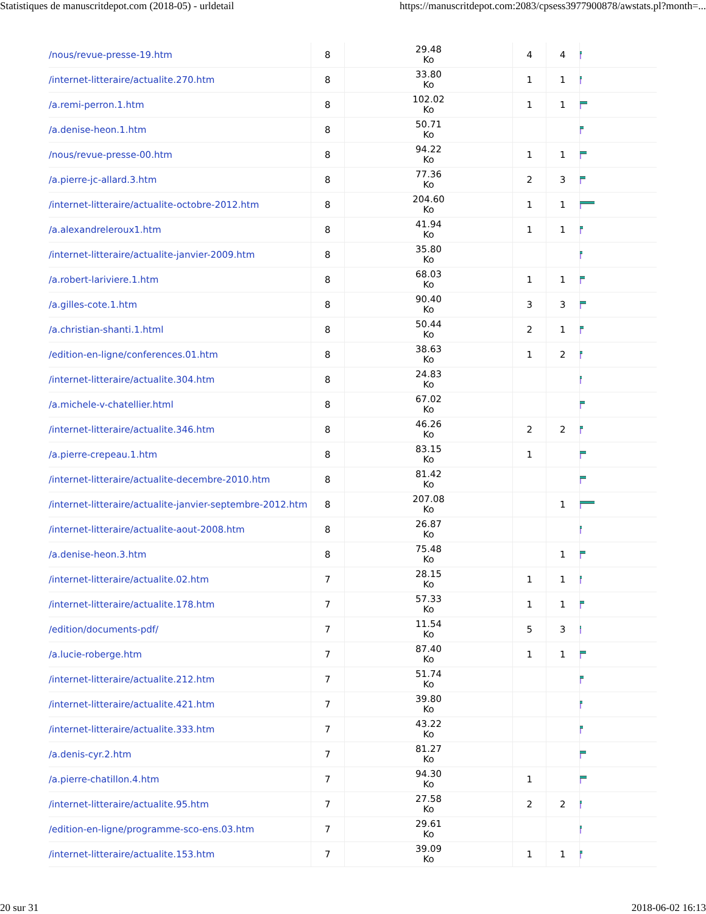Statistiques de manuscritdepot.com (2018-05) - urldetail https://manuscritdepot.com:2083/cpsess3977900878/awstats.pl?month=...
| /nous/revue-presse-19.htm | 8 | 29.48 Ko | 4 | 4 | |
| /internet-litteraire/actualite.270.htm | 8 | 33.80 Ko | 1 | 1 | |
| /a.remi-perron.1.htm | 8 | 102.02 Ko | 1 | 1 | |
| /a.denise-heon.1.htm | 8 | 50.71 Ko | | | |
| /nous/revue-presse-00.htm | 8 | 94.22 Ko | 1 | 1 | |
| /a.pierre-jc-allard.3.htm | 8 | 77.36 Ko | 2 | 3 | |
| /internet-litteraire/actualite-octobre-2012.htm | 8 | 204.60 Ko | 1 | 1 | |
| /a.alexandreleroux1.htm | 8 | 41.94 Ko | 1 | 1 | |
| /internet-litteraire/actualite-janvier-2009.htm | 8 | 35.80 Ko | | | |
| /a.robert-lariviere.1.htm | 8 | 68.03 Ko | 1 | 1 | |
| /a.gilles-cote.1.htm | 8 | 90.40 Ko | 3 | 3 | |
| /a.christian-shanti.1.html | 8 | 50.44 Ko | 2 | 1 | |
| /edition-en-ligne/conferences.01.htm | 8 | 38.63 Ko | 1 | 2 | |
| /internet-litteraire/actualite.304.htm | 8 | 24.83 Ko | | | |
| /a.michele-v-chatellier.html | 8 | 67.02 Ko | | | |
| /internet-litteraire/actualite.346.htm | 8 | 46.26 Ko | 2 | 2 | |
| /a.pierre-crepeau.1.htm | 8 | 83.15 Ko | 1 | | |
| /internet-litteraire/actualite-decembre-2010.htm | 8 | 81.42 Ko | | | |
| /internet-litteraire/actualite-janvier-septembre-2012.htm | 8 | 207.08 Ko | | 1 | |
| /internet-litteraire/actualite-aout-2008.htm | 8 | 26.87 Ko | | | |
| /a.denise-heon.3.htm | 8 | 75.48 Ko | | 1 | |
| /internet-litteraire/actualite.02.htm | 7 | 28.15 Ko | 1 | 1 | |
| /internet-litteraire/actualite.178.htm | 7 | 57.33 Ko | 1 | 1 | |
| /edition/documents-pdf/ | 7 | 11.54 Ko | 5 | 3 | |
| /a.lucie-roberge.htm | 7 | 87.40 Ko | 1 | 1 | |
| /internet-litteraire/actualite.212.htm | 7 | 51.74 Ko | | | |
| /internet-litteraire/actualite.421.htm | 7 | 39.80 Ko | | | |
| /internet-litteraire/actualite.333.htm | 7 | 43.22 Ko | | | |
| /a.denis-cyr.2.htm | 7 | 81.27 Ko | | | |
| /a.pierre-chatillon.4.htm | 7 | 94.30 Ko | 1 | | |
| /internet-litteraire/actualite.95.htm | 7 | 27.58 Ko | 2 | 2 | |
| /edition-en-ligne/programme-sco-ens.03.htm | 7 | 29.61 Ko | | | |
| /internet-litteraire/actualite.153.htm | 7 | 39.09 Ko | 1 | 1 | |
20 sur 31 2018-06-02 16:13